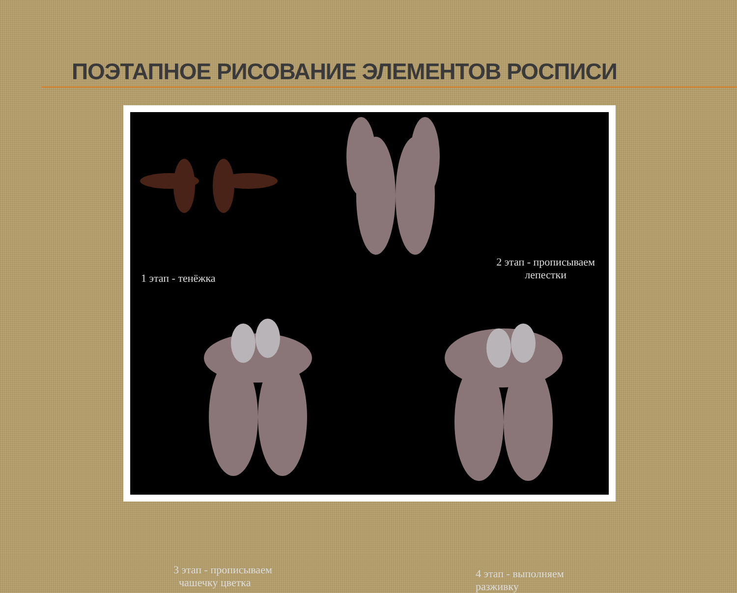ПОЭТАПНОЕ РИСОВАНИЕ ЭЛЕМЕНТОВ РОСПИСИ
1 этап - тенёжка
2 этап - прописываем
лепестки
3 этап - прописываем
чашечку цветка
4 этап - выполняем разживку